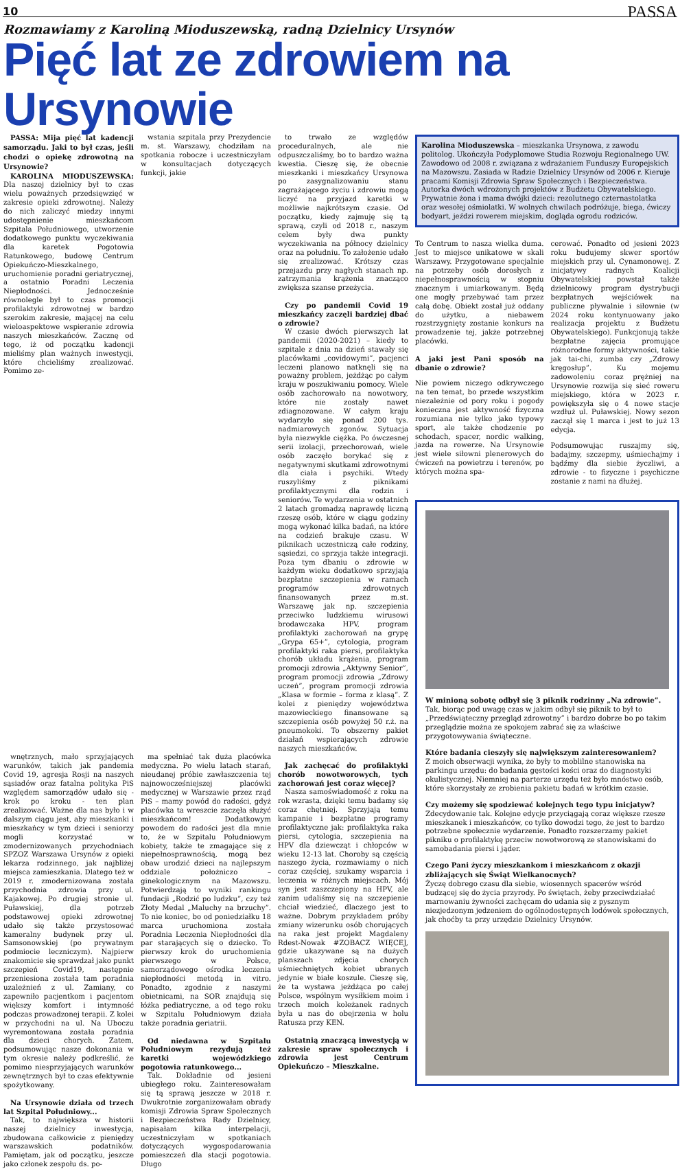10 PASSA
Rozmawiamy z Karoliną Mioduszewską, radną Dzielnicy Ursynów
Pięć lat ze zdrowiem na Ursynowie
PASSA: Mija pięć lat kadencji samorządu. Jaki to był czas, jeśli chodzi o opiekę zdrowotną na Ursynowie?
KAROLINA MIODUSZEWSKA: Dla naszej dzielnicy był to czas wielu poważnych przedsięwzięć w zakresie opieki zdrowotnej. Należy do nich zaliczyć miedzy innymi udostępnienie mieszkańcom Szpitala Południowego, utworzenie dodatkowego punktu wyczekiwania dla karetek Pogotowia Ratunkowego, budowę Centrum Opiekuńczo-Mieszkalnego, uruchomienie poradni geriatrycznej, a ostatnio Poradni Leczenia Niepłodności. Jednocześnie równolegle był to czas promocji profilaktyki zdrowotnej w bardzo szerokim zakresie, mającej na celu wieloaspektowe wspieranie zdrowia naszych mieszkańców. Zacznę od tego, iż od początku kadencji mieliśmy plan ważnych inwestycji, które chcieliśmy zrealizować. Pomimo ze-
wstania szpitala przy Prezydencie m. st. Warszawy, chodziłam na spotkania robocze i uczestniczyłam w konsultacjach dotyczących funkcji, jakie
to trwało ze względów proceduralnych, ale nie odpuszczaliśmy, bo to bardzo ważna kwestia. Cieszę się, że obecnie mieszkanki i mieszkańcy Ursynowa po zasygnalizowaniu stanu zagrażającego życiu i zdrowiu mogą liczyć na przyjazd karetki w możliwie najkrótszym czasie. Od początku, kiedy zajmuję się tą sprawą, czyli od 2018 r., naszym celem były dwa punkty wyczekiwania na północy dzielnicy oraz na południu. To założenie udało się zrealizować. Krótszy czas przejazdu przy nagłych stanach np. zatrzymania krążenia znacząco zwiększa szanse przeżycia.
Czy po pandemii Covid 19 mieszkańcy zaczęli bardziej dbać o zdrowie?
W czasie dwóch pierwszych lat pandemii (2020-2021) – kiedy to szpitale z dnia na dzień stawały się placówkami „covidowymi”, pacjenci leczeni planowo natknęli się na poważny problem, jeżdżąc po całym kraju w poszukiwaniu pomocy. Wiele osób zachorowało na nowotwory, które nie zostały nawet zdiagnozowane. W całym kraju wydarzyło się ponad 200 tys. nadmiarowych zgonów. Sytuacja była niezwykle ciężka. Po ówczesnej serii izolacji, przechorowań, wiele osób zaczęło borykać się z negatywnymi skutkami zdrowotnymi dla ciała i psychiki. Wtedy ruszyliśmy z piknikami profilaktycznymi dla rodzin i seniorów. Te wydarzenia w ostatnich 2 latach gromadzą naprawdę liczną rzeszę osób, które w ciągu godziny mogą wykonać kilka badań, na które na codzień brakuje czasu. W piknikach uczestniczą całe rodziny, sąsiedzi, co sprzyja także integracji. Poza tym dbaniu o zdrowie w każdym wieku dodatkowo sprzyjają bezpłatne szczepienia w ramach programów zdrowotnych finansowanych przez m.st. Warszawę jak np. szczepienia przeciwko ludzkiemu wirusowi brodawczaka HPV, program profilaktyki zachorowań na grypę „Grypa 65+”, cytologia, program profilaktyki raka piersi, profilaktyka chorób układu krążenia, program promocji zdrowia „Aktywny Senior”, program promocji zdrowia „Zdrowy uczeń”, program promocji zdrowia „Klasa w formie – forma z klasą”. Z kolei z pieniędzy województwa mazowieckiego finansowane są szczepienia osób powyżej 50 r.ż. na pneumokoki. To obszerny pakiet działań wspierających zdrowie naszych mieszkańców.
wnętrznych, mało sprzyjających warunków, takich jak pandemia Covid 19, agresja Rosji na naszych sąsiadów oraz fatalna polityka PiS względem samorządów udało się - krok po kroku - ten plan zrealizować. Ważne dla nas było i w dalszym ciągu jest, aby mieszkanki i mieszkańcy w tym dzieci i seniorzy mogli korzystać w zmodernizowanych przychodniach SPZOZ Warszawa Ursynów z opieki lekarza rodzinnego, jak najbliżej miejsca zamieszkania. Dlatego też w 2019 r. zmodernizowana została przychodnia zdrowia przy ul. Kajakowej. Po drugiej stronie ul. Puławskiej, dla potrzeb podstawowej opieki zdrowotnej udało się także przystosować kameralny budynek przy ul. Samsonowskiej (po prywatnym podmiocie leczniczym). Najpierw znakomicie się sprawdzał jako punkt szczepień Covid19, następnie przeniesiona została tam poradnia uzależnień z ul. Zamiany, co zapewniło pacjentkom i pacjentom większy komfort i intymność podczas prowadzonej terapii. Z kolei w przychodni na ul. Na Uboczu wyremontowana została poradnia dla dzieci chorych. Zatem, podsumowując nasze dokonania w tym okresie należy podkreślić, że pomimo niesprzyjających warunków zewnętrznych był to czas efektywnie spożytkowany.
Na Ursynowie działa od trzech lat Szpital Południowy...
Tak, to największa w historii naszej dzielnicy inwestycja, zbudowana całkowicie z pieniędzy warszawskich podatników. Pamiętam, jak od początku, jeszcze jako członek zespołu ds. po-
ma spełniać tak duża placówka medyczna. Po wielu latach starań, nieudanej próbie zawłaszczenia tej najnowocześniejszej placówki medycznej w Warszawie przez rząd PiS – mamy powód do radości, gdyż placówka ta wreszcie zaczęła służyć mieszkańcom! Dodatkowym powodem do radości jest dla mnie to, że w Szpitalu Południowym kobiety, także te zmagające się z niepełnosprawnością, mogą bez obaw urodzić dzieci na najlepszym oddziale położniczo – ginekologicznym na Mazowszu. Potwierdzają to wyniki rankingu fundacji „Rodzić po ludzku”, czy też Złoty Medal „Maluchy na brzuchy”. To nie koniec, bo od poniedziałku 18 marca uruchomiona została Poradnia Leczenia Niepłodności dla par starających się o dziecko. To pierwszy krok do uruchomienia pierwszego w Polsce, samorządowego ośrodka leczenia niepłodności metodą in vitro. Ponadto, zgodnie z naszymi obietnicami, na SOR znajdują się łóżka pediatryczne, a od tego roku w Szpitalu Południowym działa także poradnia geriatrii.
Od niedawna w Szpitalu Południowym rezydują też karetki wojewódzkiego pogotowia ratunkowego...
Tak. Dokładnie od jesieni ubiegłego roku. Zainteresowałam się tą sprawą jeszcze w 2018 r. Dwukrotnie zorganizowałam obrady komisji Zdrowia Spraw Społecznych i Bezpieczeństwa Rady Dzielnicy, napisałam kilka interpelacji, uczestniczyłam w spotkaniach dotyczących wygospodarowania pomieszczeń dla stacji pogotowia. Długo
Jak zachęcać do profilaktyki chorób nowotworowych, tych zachorowań jest coraz więcej?
Nasza samoświadomość z roku na rok wzrasta, dzięki temu badamy się coraz chętniej. Sprzyjają temu kampanie i bezpłatne programy profilaktyczne jak: profilaktyka raka piersi, cytologia, szczepienia na HPV dla dziewcząt i chłopców w wieku 12-13 lat. Choroby są częścią naszego życia, rozmawiamy o nich coraz częściej, szukamy wsparcia i leczenia w różnych miejscach. Mój syn jest zaszczepiony na HPV, ale zanim udaliśmy się na szczepienie chciał wiedzieć, dlaczego jest to ważne. Dobrym przykładem próby zmiany wizerunku osób chorujących na raka jest projekt Magdaleny Rdest-Nowak #ZOBACZ WIĘCEJ, gdzie ukazywane są na dużych planszach zdjęcia chorych uśmiechniętych kobiet ubranych jedynie w białe koszule. Cieszę się, że ta wystawa jeżdżąca po całej Polsce, wspólnym wysiłkiem moim i trzech moich koleżanek radnych była u nas do obejrzenia w holu Ratusza przy KEN.
Ostatnią znaczącą inwestycją w zakresie spraw społecznych i zdrowia jest Centrum Opiekuńczo – Mieszkalne.
Karolina Mioduszewska – mieszkanka Ursynowa, z zawodu politolog. Ukończyła Podyplomowe Studia Rozwoju Regionalnego UW. Zawodowo od 2008 r. związana z wdrażaniem Funduszy Europejskich na Mazowszu. Zasiada w Radzie Dzielnicy Ursynów od 2006 r. Kieruje pracami Komisji Zdrowia Spraw Społecznych i Bezpieczeństwa. Autorka dwóch wdrożonych projektów z Budżetu Obywatelskiego. Prywatnie żona i mama dwójki dzieci: rezolutnego czternastolatka oraz wesołej ośmiolatki. W wolnych chwilach podróżuje, biega, ćwiczy bodyart, jeździ rowerem miejskim, dogląda ogrodu rodziców.
To Centrum to nasza wielka duma. Jest to miejsce unikatowe w skali Warszawy. Przygotowane specjalnie na potrzeby osób dorosłych z niepełnosprawnością w stopniu znacznym i umiarkowanym. Będą one mogły przebywać tam przez całą dobę. Obiekt został już oddany do użytku, a niebawem rozstrzygnięty zostanie konkurs na prowadzenie tej, jakże potrzebnej placówki.
A jaki jest Pani sposób na dbanie o zdrowie?
Nie powiem niczego odkrywczego na ten temat, bo przede wszystkim niezależnie od pory roku i pogody konieczna jest aktywność fizyczna rozumiana nie tylko jako typowy sport, ale także chodzenie po schodach, spacer, nordic walking, jazda na rowerze. Na Ursynowie jest wiele siłowni plenerowych do ćwiczeń na powietrzu i terenów, po których można spa-
cerować. Ponadto od jesieni 2023 roku budujemy skwer sportów miejskich przy ul. Cynamonowej. Z inicjatywy radnych Koalicji Obywatelskiej powstał także dzielnicowy program dystrybucji bezpłatnych wejściówek na publiczne pływalnie i siłownie (w 2024 roku kontynuowany jako realizacja projektu z Budżetu Obywatelskiego). Funkcjonują także bezpłatne zajęcia promujące różnorodne formy aktywności, takie jak tai-chi, zumba czy „Zdrowy kręgosłup”. Ku mojemu zadowoleniu coraz prężniej na Ursynowie rozwija się sieć roweru miejskiego, która w 2023 r. powiększyła się o 4 nowe stacje wzdłuż ul. Puławskiej. Nowy sezon zaczął się 1 marca i jest to już 13 edycja.
Podsumowując ruszajmy się, badajmy, szczepmy, uśmiechajmy i bądźmy dla siebie życzliwi, a zdrowie - to fizyczne i psychiczne zostanie z nami na dłużej.
W minioną sobotę odbył się 3 piknik rodzinny „Na zdrowie”.
Tak, biorąc pod uwagę czas w jakim odbył się piknik to był to „Przedświąteczny przegląd zdrowotny” i bardzo dobrze bo po takim przeglądzie można ze spokojem zabrać się za właściwe przygotowywania świąteczne.
Które badania cieszyły się największym zainteresowaniem?
Z moich obserwacji wynika, że były to moblilne stanowiska na parkingu urzędu: do badania gęstości kości oraz do diagnostyki okulistycznej. Niemniej na parterze urzędu też było mnóstwo osób, które skorzystały ze zrobienia pakietu badań w krótkim czasie.
Czy możemy się spodziewać kolejnych tego typu inicjatyw?
Zdecydowanie tak. Kolejne edycje przyciągają coraz większe rzesze mieszkanek i mieszkańców, co tylko dowodzi tego, że jest to bardzo potrzebne społecznie wydarzenie. Ponadto rozszerzamy pakiet pikniku o profilaktykę przeciw nowotworową ze stanowiskami do samobadania piersi i jąder.
Czego Pani życzy mieszkankom i mieszkańcom z okazji zbliżających się Świąt Wielkanocnych?
Życzę dobrego czasu dla siebie, wiosennych spacerów wśród budzącej się do życia przyrody. Po świętach, żeby przeciwdziałać marnowaniu żywności zachęcam do udania się z pysznym niezjedzonym jedzeniem do ogólnodostępnych lodówek społecznych, jak choćby ta przy urzędzie Dzielnicy Ursynów.